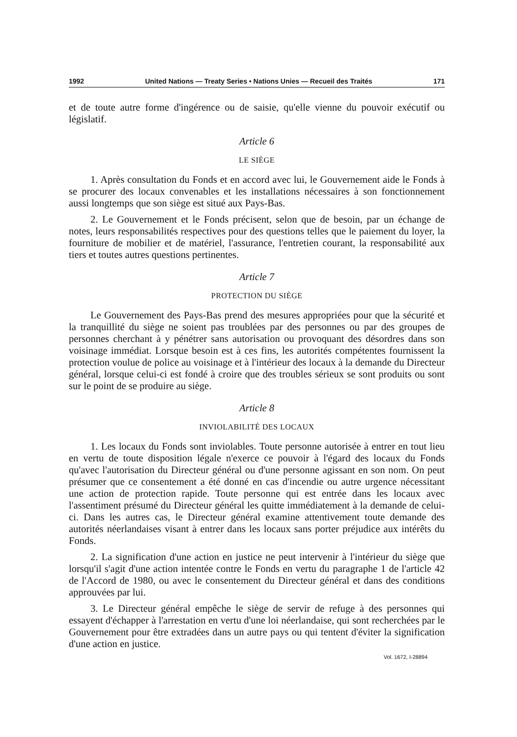1992 United Nations — Treaty Series • Nations Unies — Recueil des Traités 171
et de toute autre forme d'ingérence ou de saisie, qu'elle vienne du pouvoir exécutif ou législatif.
Article 6
LE SIÈGE
1. Après consultation du Fonds et en accord avec lui, le Gouvernement aide le Fonds à se procurer des locaux convenables et les installations nécessaires à son fonctionnement aussi longtemps que son siège est situé aux Pays-Bas.
2. Le Gouvernement et le Fonds précisent, selon que de besoin, par un échange de notes, leurs responsabilités respectives pour des questions telles que le paiement du loyer, la fourniture de mobilier et de matériel, l'assurance, l'entretien courant, la responsabilité aux tiers et toutes autres questions pertinentes.
Article 7
PROTECTION DU SIÈGE
Le Gouvernement des Pays-Bas prend des mesures appropriées pour que la sécurité et la tranquillité du siège ne soient pas troublées par des personnes ou par des groupes de personnes cherchant à y pénétrer sans autorisation ou provoquant des désordres dans son voisinage immédiat. Lorsque besoin est à ces fins, les autorités compétentes fournissent la protection voulue de police au voisinage et à l'intérieur des locaux à la demande du Directeur général, lorsque celui-ci est fondé à croire que des troubles sérieux se sont produits ou sont sur le point de se produire au siège.
Article 8
INVIOLABILITÉ DES LOCAUX
1. Les locaux du Fonds sont inviolables. Toute personne autorisée à entrer en tout lieu en vertu de toute disposition légale n'exerce ce pouvoir à l'égard des locaux du Fonds qu'avec l'autorisation du Directeur général ou d'une personne agissant en son nom. On peut présumer que ce consentement a été donné en cas d'incendie ou autre urgence nécessitant une action de protection rapide. Toute personne qui est entrée dans les locaux avec l'assentiment présumé du Directeur général les quitte immédiatement à la demande de celui-ci. Dans les autres cas, le Directeur général examine attentivement toute demande des autorités néerlandaises visant à entrer dans les locaux sans porter préjudice aux intérêts du Fonds.
2. La signification d'une action en justice ne peut intervenir à l'intérieur du siège que lorsqu'il s'agit d'une action intentée contre le Fonds en vertu du paragraphe 1 de l'article 42 de l'Accord de 1980, ou avec le consentement du Directeur général et dans des conditions approuvées par lui.
3. Le Directeur général empêche le siège de servir de refuge à des personnes qui essayent d'échapper à l'arrestation en vertu d'une loi néerlandaise, qui sont recherchées par le Gouvernement pour être extradées dans un autre pays ou qui tentent d'éviter la signification d'une action en justice.
Vol. 1672, I-28894